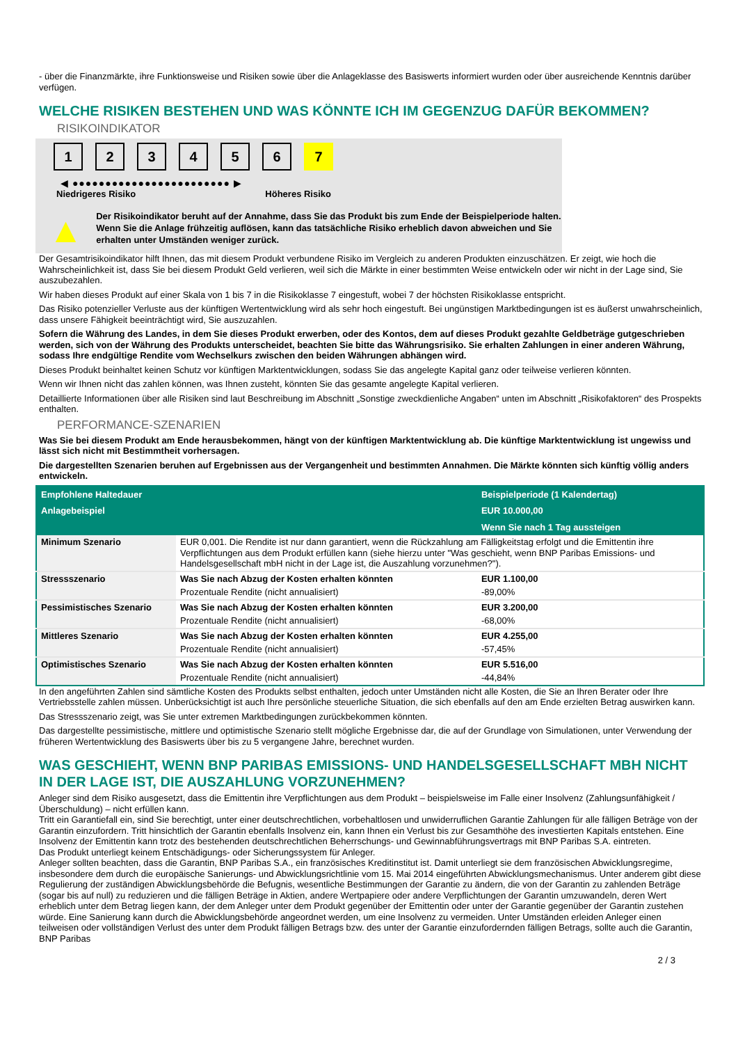- über die Finanzmärkte, ihre Funktionsweise und Risiken sowie über die Anlageklasse des Basiswerts informiert wurden oder über ausreichende Kenntnis darüber verfügen.
WELCHE RISIKEN BESTEHEN UND WAS KÖNNTE ICH IM GEGENZUG DAFÜR BEKOMMEN?
RISIKOINDIKATOR
123456 7
◀ ●●●●●●●●●●●●●●●●●●●●●●●● ▶
Niedrigeres Risiko Höheres Risiko
▲
Der Risikoindikator beruht auf der Annahme, dass Sie das Produkt bis zum Ende der Beispielperiode halten.
Wenn Sie die Anlage frühzeitig auflösen, kann das tatsächliche Risiko erheblich davon abweichen und Sie erhalten unter Umständen weniger zurück.
Der Gesamtrisikoindikator hilft Ihnen, das mit diesem Produkt verbundene Risiko im Vergleich zu anderen Produkten einzuschätzen. Er zeigt, wie hoch die Wahrscheinlichkeit ist, dass Sie bei diesem Produkt Geld verlieren, weil sich die Märkte in einer bestimmten Weise entwickeln oder wir nicht in der Lage sind, Sie auszubezahlen.
Wir haben dieses Produkt auf einer Skala von 1 bis 7 in die Risikoklasse 7 eingestuft, wobei 7 der höchsten Risikoklasse entspricht.
Das Risiko potenzieller Verluste aus der künftigen Wertentwicklung wird als sehr hoch eingestuft. Bei ungünstigen Marktbedingungen ist es äußerst unwahrscheinlich, dass unsere Fähigkeit beeinträchtigt wird, Sie auszuzahlen.
Sofern die Währung des Landes, in dem Sie dieses Produkt erwerben, oder des Kontos, dem auf dieses Produkt gezahlte Geldbeträge gutgeschrieben werden, sich von der Währung des Produkts unterscheidet, beachten Sie bitte das Währungsrisiko. Sie erhalten Zahlungen in einer anderen Währung, sodass Ihre endgültige Rendite vom Wechselkurs zwischen den beiden Währungen abhängen wird.
Dieses Produkt beinhaltet keinen Schutz vor künftigen Marktentwicklungen, sodass Sie das angelegte Kapital ganz oder teilweise verlieren könnten.
Wenn wir Ihnen nicht das zahlen können, was Ihnen zusteht, könnten Sie das gesamte angelegte Kapital verlieren.
Detaillierte Informationen über alle Risiken sind laut Beschreibung im Abschnitt „Sonstige zweckdienliche Angaben“ unten im Abschnitt „Risikofaktoren“ des Prospekts enthalten.
PERFORMANCE-SZENARIEN
Was Sie bei diesem Produkt am Ende herausbekommen, hängt von der künftigen Marktentwicklung ab. Die künftige Marktentwicklung ist ungewiss und lässt sich nicht mit Bestimmtheit vorhersagen.
Die dargestellten Szenarien beruhen auf Ergebnissen aus der Vergangenheit und bestimmten Annahmen. Die Märkte könnten sich künftig völlig anders entwickeln.
| Empfohlene Haltedauer | | Beispielperiode (1 Kalendertag) |
| Anlagebeispiel | | EUR 10.000,00 |
| | | Wenn Sie nach 1 Tag aussteigen |
| Minimum Szenario | EUR 0,001. Die Rendite ist nur dann garantiert, wenn die Rückzahlung am Fälligkeitstag erfolgt und die Emittentin ihre Verpflichtungen aus dem Produkt erfüllen kann (siehe hierzu unter "Was geschieht, wenn BNP Paribas Emissions- und Handelsgesellschaft mbH nicht in der Lage ist, die Auszahlung vorzunehmen?"). | |
| Stressszenario | Was Sie nach Abzug der Kosten erhalten könnten | EUR 1.100,00 |
| | Prozentuale Rendite (nicht annualisiert) | -89,00% |
| Pessimistisches Szenario | Was Sie nach Abzug der Kosten erhalten könnten | EUR 3.200,00 |
| | Prozentuale Rendite (nicht annualisiert) | -68,00% |
| Mittleres Szenario | Was Sie nach Abzug der Kosten erhalten könnten | EUR 4.255,00 |
| | Prozentuale Rendite (nicht annualisiert) | -57,45% |
| Optimistisches Szenario | Was Sie nach Abzug der Kosten erhalten könnten | EUR 5.516,00 |
| | Prozentuale Rendite (nicht annualisiert) | -44,84% |
In den angeführten Zahlen sind sämtliche Kosten des Produkts selbst enthalten, jedoch unter Umständen nicht alle Kosten, die Sie an Ihren Berater oder Ihre Vertriebsstelle zahlen müssen. Unberücksichtigt ist auch Ihre persönliche steuerliche Situation, die sich ebenfalls auf den am Ende erzielten Betrag auswirken kann.
Das Stressszenario zeigt, was Sie unter extremen Marktbedingungen zurückbekommen könnten.
Das dargestellte pessimistische, mittlere und optimistische Szenario stellt mögliche Ergebnisse dar, die auf der Grundlage von Simulationen, unter Verwendung der früheren Wertentwicklung des Basiswerts über bis zu 5 vergangene Jahre, berechnet wurden.
WAS GESCHIEHT, WENN BNP PARIBAS EMISSIONS- UND HANDELSGESELLSCHAFT MBH NICHT IN DER LAGE IST, DIE AUSZAHLUNG VORZUNEHMEN?
Anleger sind dem Risiko ausgesetzt, dass die Emittentin ihre Verpflichtungen aus dem Produkt – beispielsweise im Falle einer Insolvenz (Zahlungsunfähigkeit / Überschuldung) – nicht erfüllen kann.
Tritt ein Garantiefall ein, sind Sie berechtigt, unter einer deutschrechtlichen, vorbehaltlosen und unwiderruflichen Garantie Zahlungen für alle fälligen Beträge von der Garantin einzufordern. Tritt hinsichtlich der Garantin ebenfalls Insolvenz ein, kann Ihnen ein Verlust bis zur Gesamthöhe des investierten Kapitals entstehen. Eine Insolvenz der Emittentin kann trotz des bestehenden deutschrechtlichen Beherrschungs- und Gewinnabführungsvertrags mit BNP Paribas S.A. eintreten.
Das Produkt unterliegt keinem Entschädigungs- oder Sicherungssystem für Anleger.
Anleger sollten beachten, dass die Garantin, BNP Paribas S.A., ein französisches Kreditinstitut ist. Damit unterliegt sie dem französischen Abwicklungsregime, insbesondere dem durch die europäische Sanierungs- und Abwicklungsrichtlinie vom 15. Mai 2014 eingeführten Abwicklungsmechanismus. Unter anderem gibt diese Regulierung der zuständigen Abwicklungsbehörde die Befugnis, wesentliche Bestimmungen der Garantie zu ändern, die von der Garantin zu zahlenden Beträge (sogar bis auf null) zu reduzieren und die fälligen Beträge in Aktien, andere Wertpapiere oder andere Verpflichtungen der Garantin umzuwandeln, deren Wert erheblich unter dem Betrag liegen kann, der dem Anleger unter dem Produkt gegenüber der Emittentin oder unter der Garantie gegenüber der Garantin zustehen würde. Eine Sanierung kann durch die Abwicklungsbehörde angeordnet werden, um eine Insolvenz zu vermeiden. Unter Umständen erleiden Anleger einen teilweisen oder vollständigen Verlust des unter dem Produkt fälligen Betrags bzw. des unter der Garantie einzufordernden fälligen Betrags, sollte auch die Garantin, BNP Paribas
2 / 3